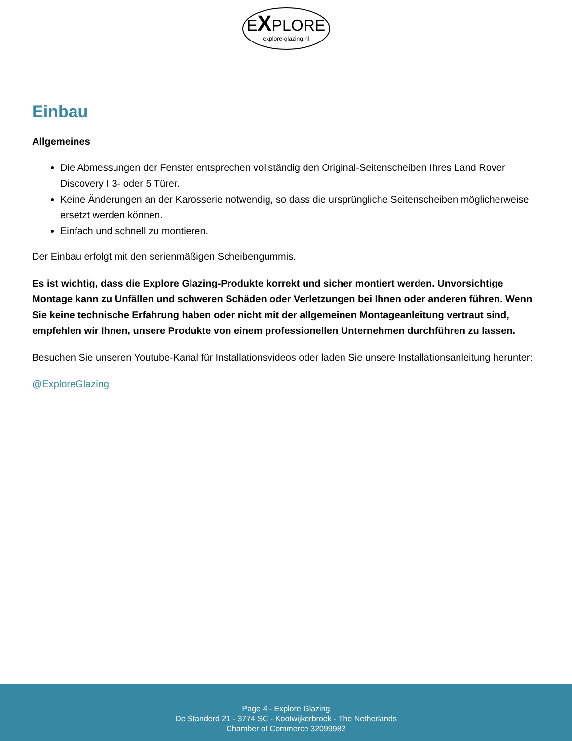EXPLORE
explore-glazing.nl
Einbau
Allgemeines
Die Abmessungen der Fenster entsprechen vollständig den Original-Seitenscheiben Ihres Land Rover Discovery I 3- oder 5 Türer.
Keine Änderungen an der Karosserie notwendig, so dass die ursprüngliche Seitenscheiben möglicherweise ersetzt werden können.
Einfach und schnell zu montieren.
Der Einbau erfolgt mit den serienmäßigen Scheibengummis.
Es ist wichtig, dass die Explore Glazing-Produkte korrekt und sicher montiert werden. Unvorsichtige Montage kann zu Unfällen und schweren Schäden oder Verletzungen bei Ihnen oder anderen führen. Wenn Sie keine technische Erfahrung haben oder nicht mit der allgemeinen Montageanleitung vertraut sind, empfehlen wir Ihnen, unsere Produkte von einem professionellen Unternehmen durchführen zu lassen.
Besuchen Sie unseren Youtube-Kanal für Installationsvideos oder laden Sie unsere Installationsanleitung herunter:
@ExploreGlazing
Page 4 - Explore Glazing
De Standerd 21 - 3774 SC - Kootwijkerbroek - The Netherlands
Chamber of Commerce 32099982